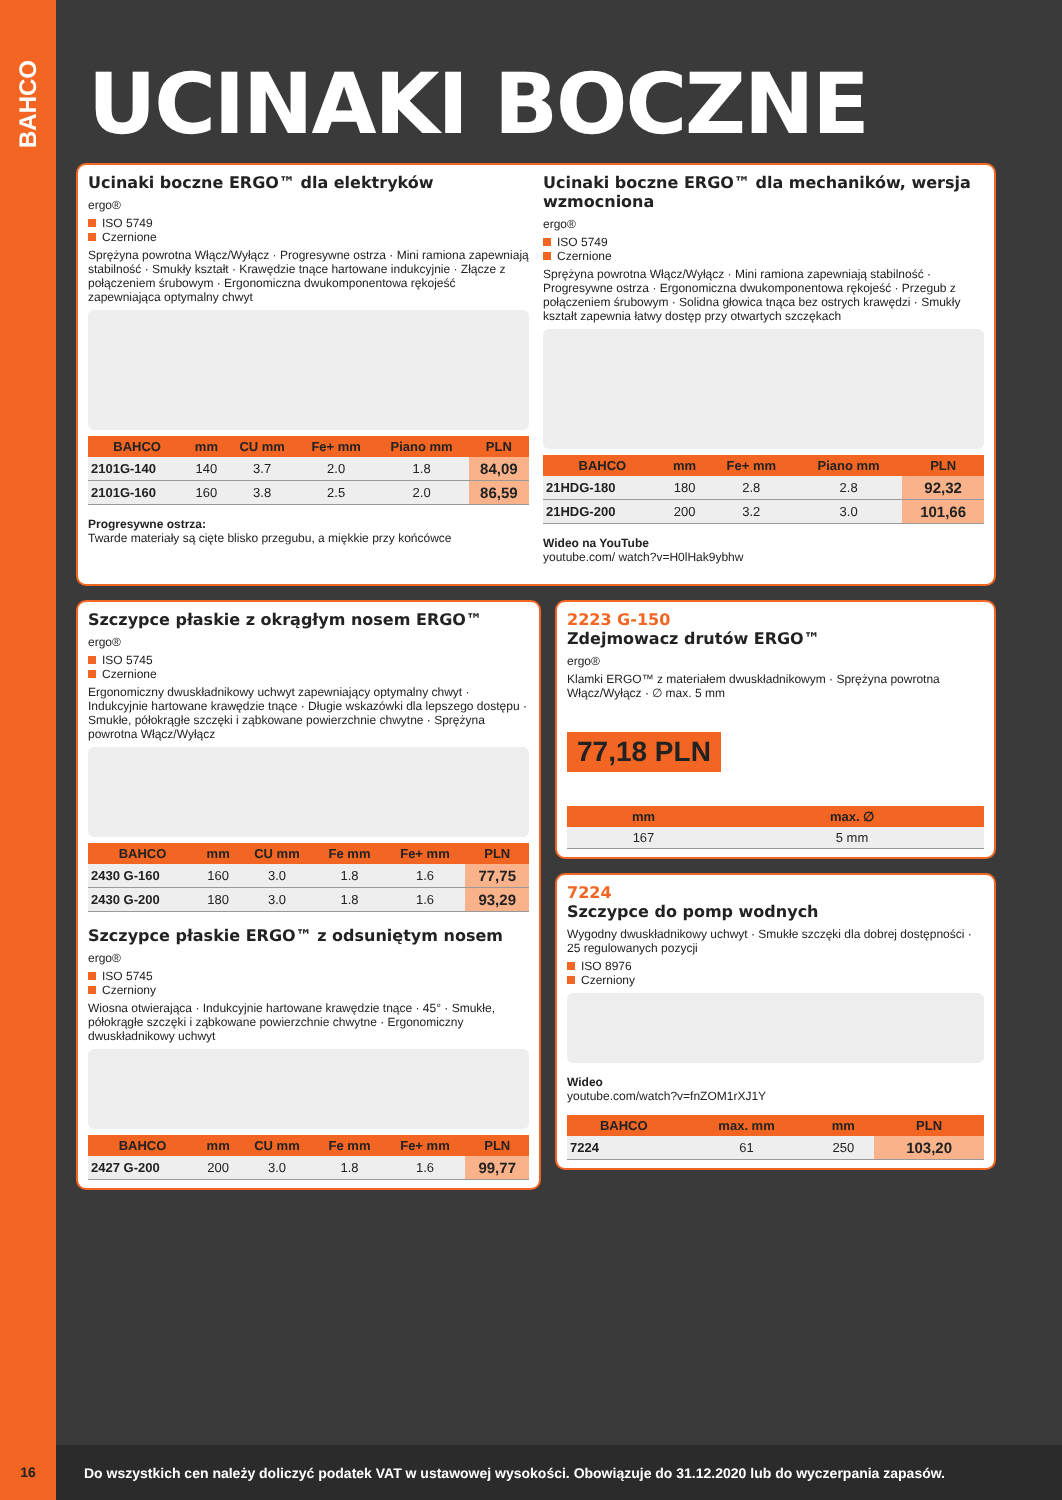BAHCO
UCINAKI BOCZNE
Ucinaki boczne ERGO™ dla elektryków
ergo®
ISO 5749
Czernione
Sprężyna powrotna Włącz/Wyłącz · Progresywne ostrza · Mini ramiona zapewniają stabilność · Smukły kształt · Krawędzie tnące hartowane indukcyjnie · Złącze z połączeniem śrubowym · Ergonomiczna dwukomponentowa rękojeść zapewniająca optymalny chwyt
| BAHCO | mm | CU mm | Fe+ mm | Piano mm | PLN |
| --- | --- | --- | --- | --- | --- |
| 2101G-140 | 140 | 3.7 | 2.0 | 1.8 | 84,09 |
| 2101G-160 | 160 | 3.8 | 2.5 | 2.0 | 86,59 |
Progresywne ostrza:
Twarde materiały są cięte blisko przegubu, a miękkie przy końcówce
Ucinaki boczne ERGO™ dla mechaników, wersja wzmocniona
ergo®
ISO 5749
Czernione
Sprężyna powrotna Włącz/Wyłącz · Mini ramiona zapewniają stabilność · Progresywne ostrza · Ergonomiczna dwukomponentowa rękojeść · Przegub z połączeniem śrubowym · Solidna głowica tnąca bez ostrych krawędzi · Smukły kształt zapewnia łatwy dostęp przy otwartych szczękach
| BAHCO | mm | Fe+ mm | Piano mm | PLN |
| --- | --- | --- | --- | --- |
| 21HDG-180 | 180 | 2.8 | 2.8 | 92,32 |
| 21HDG-200 | 200 | 3.2 | 3.0 | 101,66 |
Wideo na YouTube
youtube.com/ watch?v=H0lHak9ybhw
Szczypce płaskie z okrągłym nosem ERGO™
ergo®
ISO 5745
Czernione
Ergonomiczny dwuskładnikowy uchwyt zapewniający optymalny chwyt · Indukcyjnie hartowane krawędzie tnące · Długie wskazówki dla lepszego dostępu · Smukłe, półokrągłe szczęki i ząbkowane powierzchnie chwytne · Sprężyna powrotna Włącz/Wyłącz
| BAHCO | mm | CU mm | Fe mm | Fe+ mm | PLN |
| --- | --- | --- | --- | --- | --- |
| 2430 G-160 | 160 | 3.0 | 1.8 | 1.6 | 77,75 |
| 2430 G-200 | 180 | 3.0 | 1.8 | 1.6 | 93,29 |
Szczypce płaskie ERGO™ z odsuniętym nosem
ergo®
ISO 5745
Czerniony
Wiosna otwierająca · Indukcyjnie hartowane krawędzie tnące · 45° · Smukłe, półokrągłe szczęki i ząbkowane powierzchnie chwytne · Ergonomiczny dwuskładnikowy uchwyt
| BAHCO | mm | CU mm | Fe mm | Fe+ mm | PLN |
| --- | --- | --- | --- | --- | --- |
| 2427 G-200 | 200 | 3.0 | 1.8 | 1.6 | 99,77 |
2223 G-150
Zdejmowacz drutów ERGO™
ergo®
Klamki ERGO™ z materiałem dwuskładnikowym · Sprężyna powrotna Włącz/Wyłącz · ∅ max. 5 mm
77,18 PLN
| mm | max. ∅ |
| --- | --- |
| 167 | 5 mm |
7224
Szczypce do pomp wodnych
Wygodny dwuskładnikowy uchwyt · Smukłe szczęki dla dobrej dostępności · 25 regulowanych pozycji
ISO 8976
Czerniony
Wideo
youtube.com/watch?v=fnZOM1rXJ1Y
| BAHCO | max. mm | mm | PLN |
| --- | --- | --- | --- |
| 7224 | 61 | 250 | 103,20 |
16 Do wszystkich cen należy doliczyć podatek VAT w ustawowej wysokości. Obowiązuje do 31.12.2020 lub do wyczerpania zapasów.